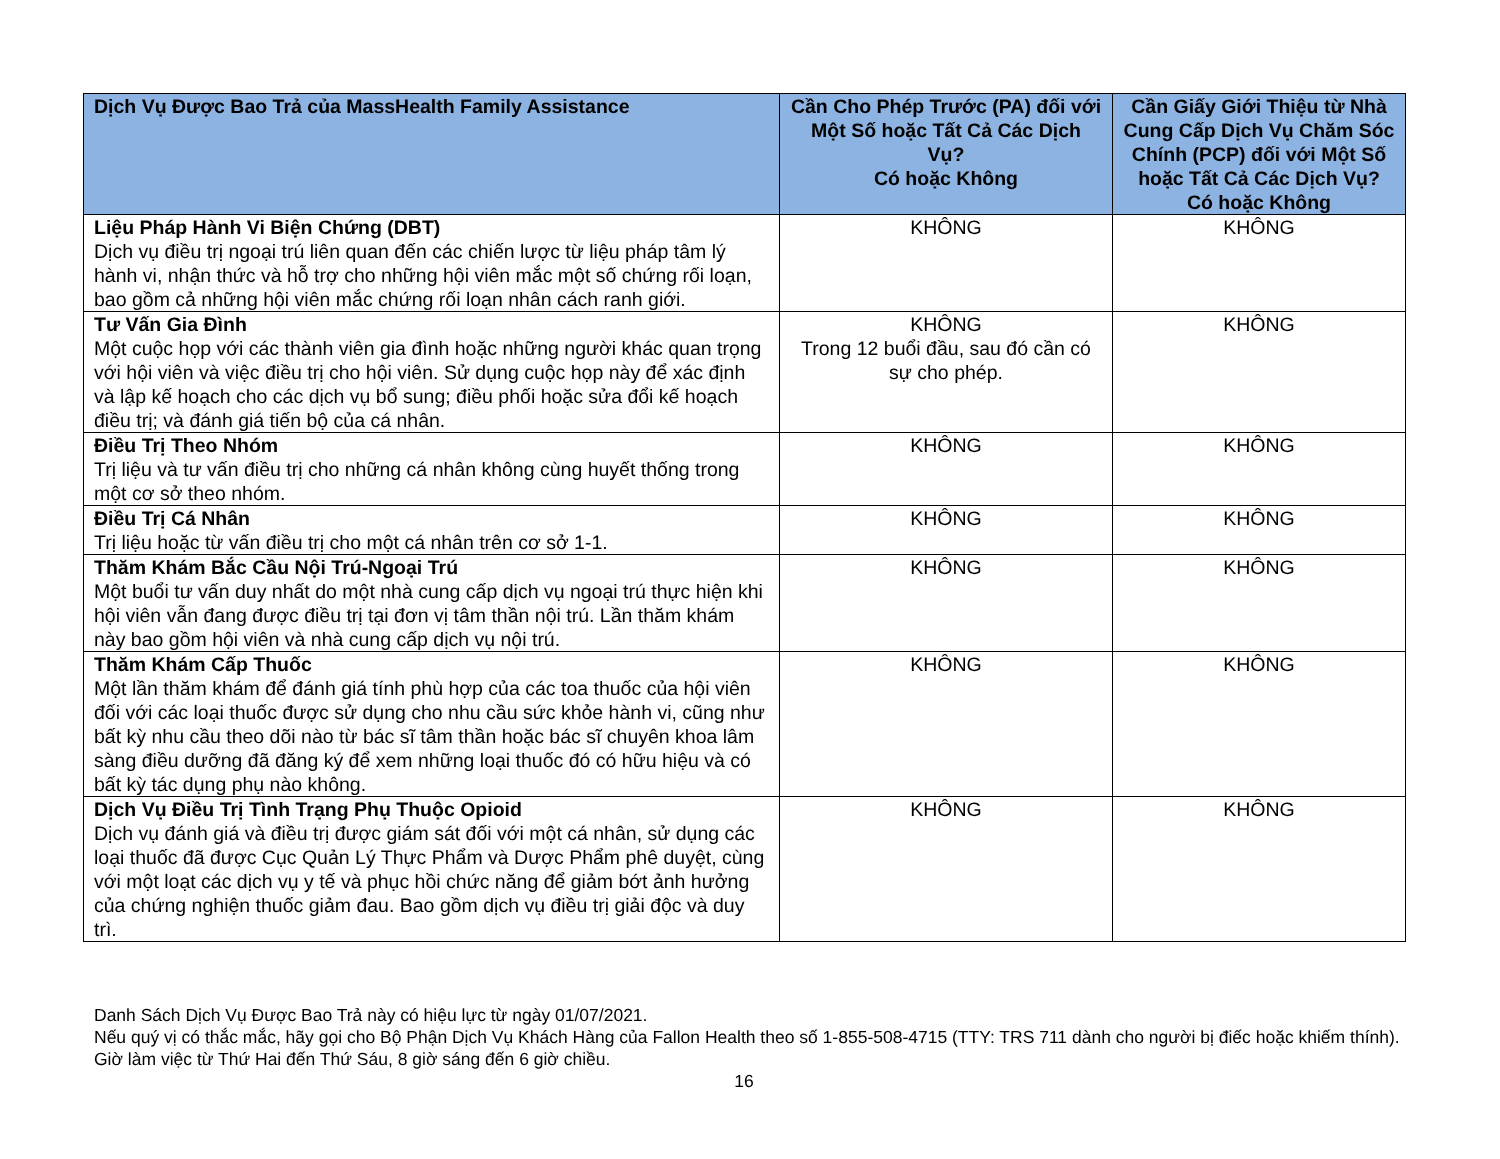| Dịch Vụ Được Bao Trả của MassHealth Family Assistance | Cần Cho Phép Trước (PA) đối với Một Số hoặc Tất Cả Các Dịch Vụ? Có hoặc Không | Cần Giấy Giới Thiệu từ Nhà Cung Cấp Dịch Vụ Chăm Sóc Chính (PCP) đối với Một Số hoặc Tất Cả Các Dịch Vụ? Có hoặc Không |
| --- | --- | --- |
| Liệu Pháp Hành Vi Biện Chứng (DBT) Dịch vụ điều trị ngoại trú liên quan đến các chiến lược từ liệu pháp tâm lý hành vi, nhận thức và hỗ trợ cho những hội viên mắc một số chứng rối loạn, bao gồm cả những hội viên mắc chứng rối loạn nhân cách ranh giới. | KHÔNG | KHÔNG |
| Tư Vấn Gia Đình Một cuộc họp với các thành viên gia đình hoặc những người khác quan trọng với hội viên và việc điều trị cho hội viên. Sử dụng cuộc họp này để xác định và lập kế hoạch cho các dịch vụ bổ sung; điều phối hoặc sửa đổi kế hoạch điều trị; và đánh giá tiến bộ của cá nhân. | KHÔNG Trong 12 buổi đầu, sau đó cần có sự cho phép. | KHÔNG |
| Điều Trị Theo Nhóm Trị liệu và tư vấn điều trị cho những cá nhân không cùng huyết thống trong một cơ sở theo nhóm. | KHÔNG | KHÔNG |
| Điều Trị Cá Nhân Trị liệu hoặc từ vấn điều trị cho một cá nhân trên cơ sở 1-1. | KHÔNG | KHÔNG |
| Thăm Khám Bắc Cầu Nội Trú-Ngoại Trú Một buổi tư vấn duy nhất do một nhà cung cấp dịch vụ ngoại trú thực hiện khi hội viên vẫn đang được điều trị tại đơn vị tâm thần nội trú. Lần thăm khám này bao gồm hội viên và nhà cung cấp dịch vụ nội trú. | KHÔNG | KHÔNG |
| Thăm Khám Cấp Thuốc Một lần thăm khám để đánh giá tính phù hợp của các toa thuốc của hội viên đối với các loại thuốc được sử dụng cho nhu cầu sức khỏe hành vi, cũng như bất kỳ nhu cầu theo dõi nào từ bác sĩ tâm thần hoặc bác sĩ chuyên khoa lâm sàng điều dưỡng đã đăng ký để xem những loại thuốc đó có hữu hiệu và có bất kỳ tác dụng phụ nào không. | KHÔNG | KHÔNG |
| Dịch Vụ Điều Trị Tình Trạng Phụ Thuộc Opioid Dịch vụ đánh giá và điều trị được giám sát đối với một cá nhân, sử dụng các loại thuốc đã được Cục Quản Lý Thực Phẩm và Dược Phẩm phê duyệt, cùng với một loạt các dịch vụ y tế và phục hồi chức năng để giảm bớt ảnh hưởng của chứng nghiện thuốc giảm đau. Bao gồm dịch vụ điều trị giải độc và duy trì. | KHÔNG | KHÔNG |
Danh Sách Dịch Vụ Được Bao Trả này có hiệu lực từ ngày 01/07/2021.
Nếu quý vị có thắc mắc, hãy gọi cho Bộ Phận Dịch Vụ Khách Hàng của Fallon Health theo số 1-855-508-4715 (TTY: TRS 711 dành cho người bị điếc hoặc khiếm thính). Giờ làm việc từ Thứ Hai đến Thứ Sáu, 8 giờ sáng đến 6 giờ chiều.
16